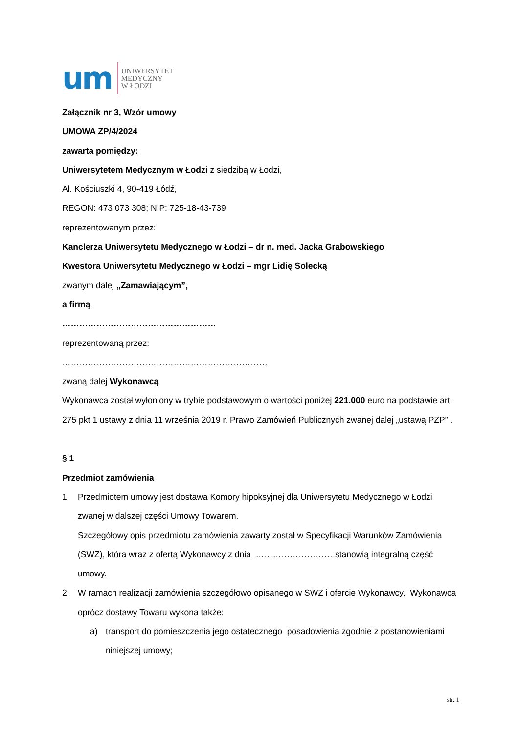um
UNIWERSYTET
MEDYCZNY
W ŁODZI
Załącznik nr 3, Wzór umowy
UMOWA ZP/4/2024
zawarta pomiędzy:
Uniwersytetem Medycznym w Łodzi z siedzibą w Łodzi,
Al. Kościuszki 4, 90-419 Łódź,
REGON: 473 073 308; NIP: 725-18-43-739
reprezentowanym przez:
Kanclerza Uniwersytetu Medycznego w Łodzi – dr n. med. Jacka Grabowskiego
Kwestora Uniwersytetu Medycznego w Łodzi – mgr Lidię Solecką
zwanym dalej „Zamawiającym”,
a firmą
………………………………………………
reprezentowaną przez:
………………………………………………………………
zwaną dalej Wykonawcą
Wykonawca został wyłoniony w trybie podstawowym o wartości poniżej 221.000 euro na podstawie art. 275 pkt 1 ustawy z dnia 11 września 2019 r. Prawo Zamówień Publicznych zwanej dalej „ustawą PZP” .
§ 1
Przedmiot zamówienia
1. Przedmiotem umowy jest dostawa Komory hipoksyjnej dla Uniwersytetu Medycznego w Łodzi zwanej w dalszej części Umowy Towarem.
Szczegółowy opis przedmiotu zamówienia zawarty został w Specyfikacji Warunków Zamówienia (SWZ), która wraz z ofertą Wykonawcy z dnia ……………………… stanowią integralną część umowy.
2. W ramach realizacji zamówienia szczegółowo opisanego w SWZ i ofercie Wykonawcy, Wykonawca oprócz dostawy Towaru wykona także:
a) transport do pomieszczenia jego ostatecznego posadowienia zgodnie z postanowieniami niniejszej umowy;
str. 1